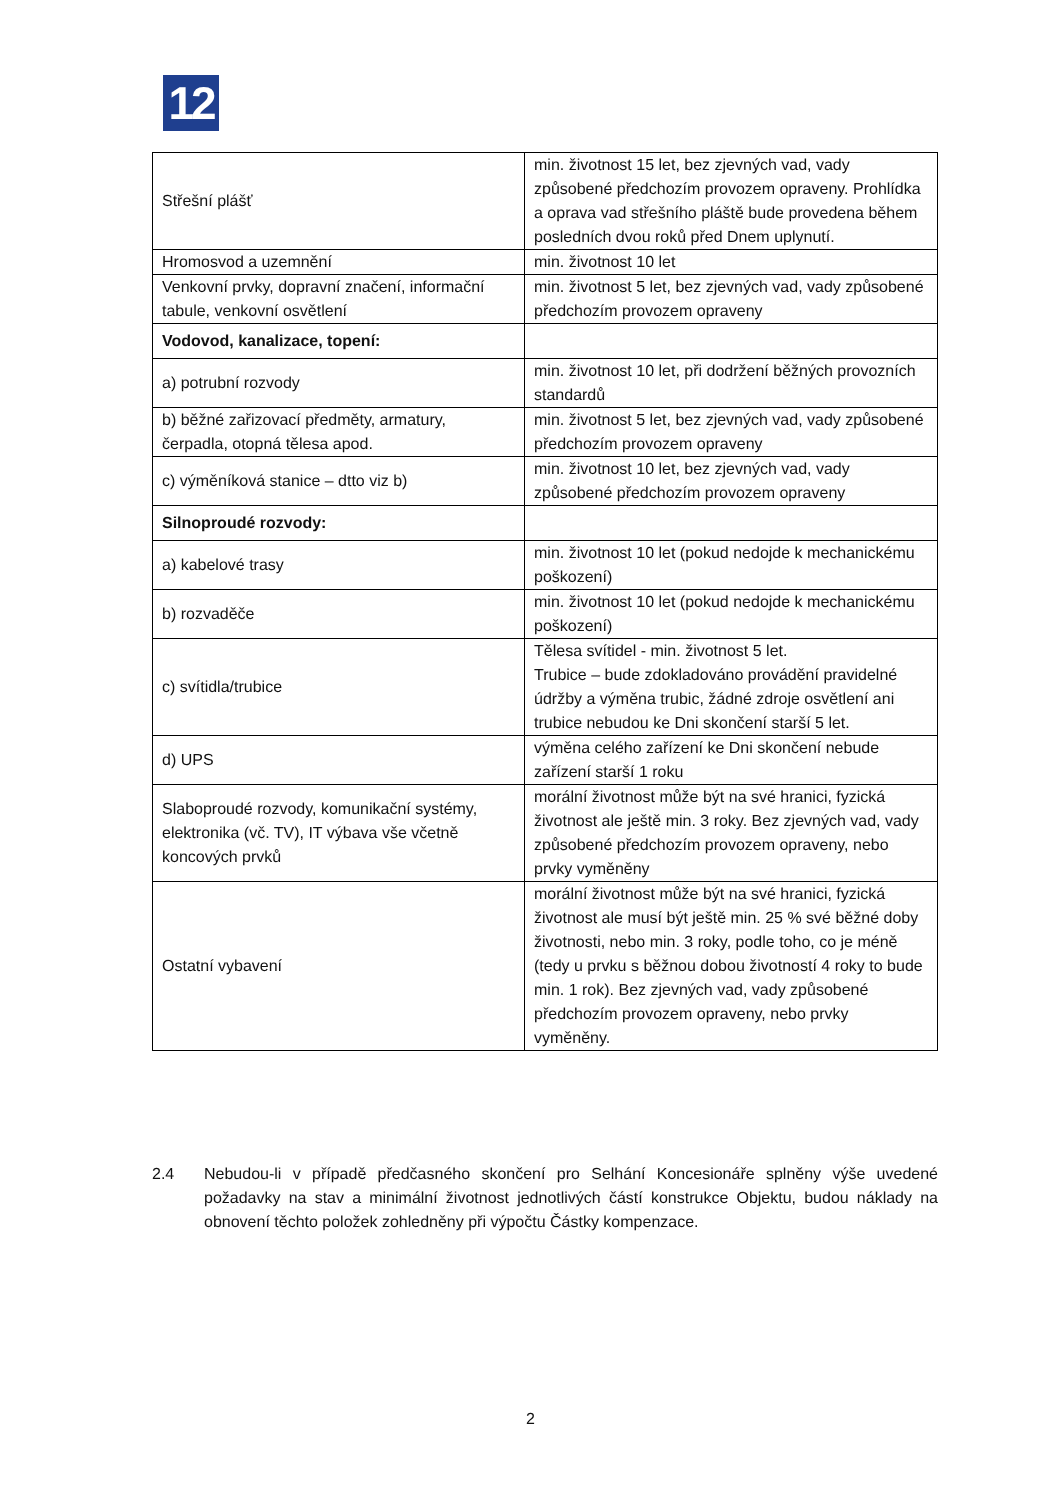12
| Střešní plášť | min. životnost 15 let, bez zjevných vad, vady způsobené předchozím provozem opraveny. Prohlídka a oprava vad střešního pláště bude provedena během posledních dvou roků před Dnem uplynutí. |
| Hromosvod a uzemnění | min. životnost 10 let |
| Venkovní prvky, dopravní značení, informační tabule, venkovní osvětlení | min. životnost 5 let, bez zjevných vad, vady způsobené předchozím provozem opraveny |
| Vodovod, kanalizace, topení: | |
| a) potrubní rozvody | min. životnost 10 let, při dodržení běžných provozních standardů |
| b) běžné zařizovací předměty, armatury, čerpadla, otopná tělesa apod. | min. životnost 5 let, bez zjevných vad, vady způsobené předchozím provozem opraveny |
| c) výměníková stanice – dtto viz b) | min. životnost 10 let, bez zjevných vad, vady způsobené předchozím provozem opraveny |
| Silnoproudé rozvody: | |
| a) kabelové trasy | min. životnost 10 let (pokud nedojde k mechanickému poškození) |
| b) rozvaděče | min. životnost 10 let (pokud nedojde k mechanickému poškození) |
| c) svítidla/trubice | Tělesa svítidel - min. životnost 5 let. Trubice – bude zdokladováno provádění pravidelné údržby a výměna trubic, žádné zdroje osvětlení ani trubice nebudou ke Dni skončení starší 5 let. |
| d) UPS | výměna celého zařízení ke Dni skončení nebude zařízení starší 1 roku |
| Slaboproudé rozvody, komunikační systémy, elektronika (vč. TV), IT výbava vše včetně koncových prvků | morální životnost může být na své hranici, fyzická životnost ale ještě min. 3 roky. Bez zjevných vad, vady způsobené předchozím provozem opraveny, nebo prvky vyměněny |
| Ostatní vybavení | morální životnost může být na své hranici, fyzická životnost ale musí být ještě min. 25 % své běžné doby životnosti, nebo min. 3 roky, podle toho, co je méně (tedy u prvku s běžnou dobou životností 4 roky to bude min. 1 rok). Bez zjevných vad, vady způsobené předchozím provozem opraveny, nebo prvky vyměněny. |
2.4 Nebudou-li v případě předčasného skončení pro Selhání Koncesionáře splněny výše uvedené požadavky na stav a minimální životnost jednotlivých částí konstrukce Objektu, budou náklady na obnovení těchto položek zohledněny při výpočtu Částky kompenzace.
2